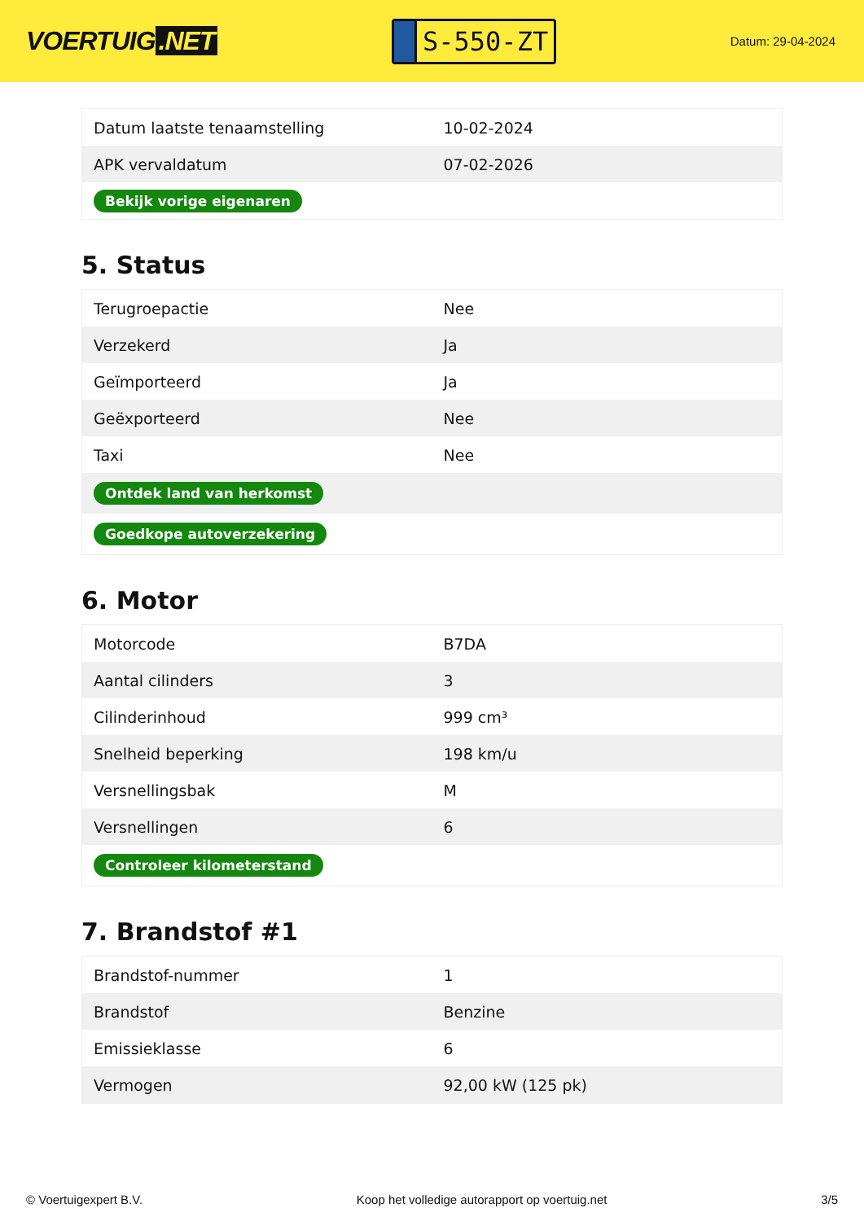VOERTUIG.NET
S-550-ZT
Datum: 29-04-2024
| Datum laatste tenaamstelling | 10-02-2024 |
| APK vervaldatum | 07-02-2026 |
| Bekijk vorige eigenaren | |
5. Status
| Terugroepactie | Nee |
| Verzekerd | Ja |
| Geïmporteerd | Ja |
| Geëxporteerd | Nee |
| Taxi | Nee |
| Ontdek land van herkomst | |
| Goedkope autoverzekering | |
6. Motor
| Motorcode | B7DA |
| Aantal cilinders | 3 |
| Cilinderinhoud | 999 cm³ |
| Snelheid beperking | 198 km/u |
| Versnellingsbak | M |
| Versnellingen | 6 |
| Controleer kilometerstand | |
7. Brandstof #1
| Brandstof-nummer | 1 |
| Brandstof | Benzine |
| Emissieklasse | 6 |
| Vermogen | 92,00 kW (125 pk) |
© Voertuigexpert B.V. Koop het volledige autorapport op voertuig.net 3/5